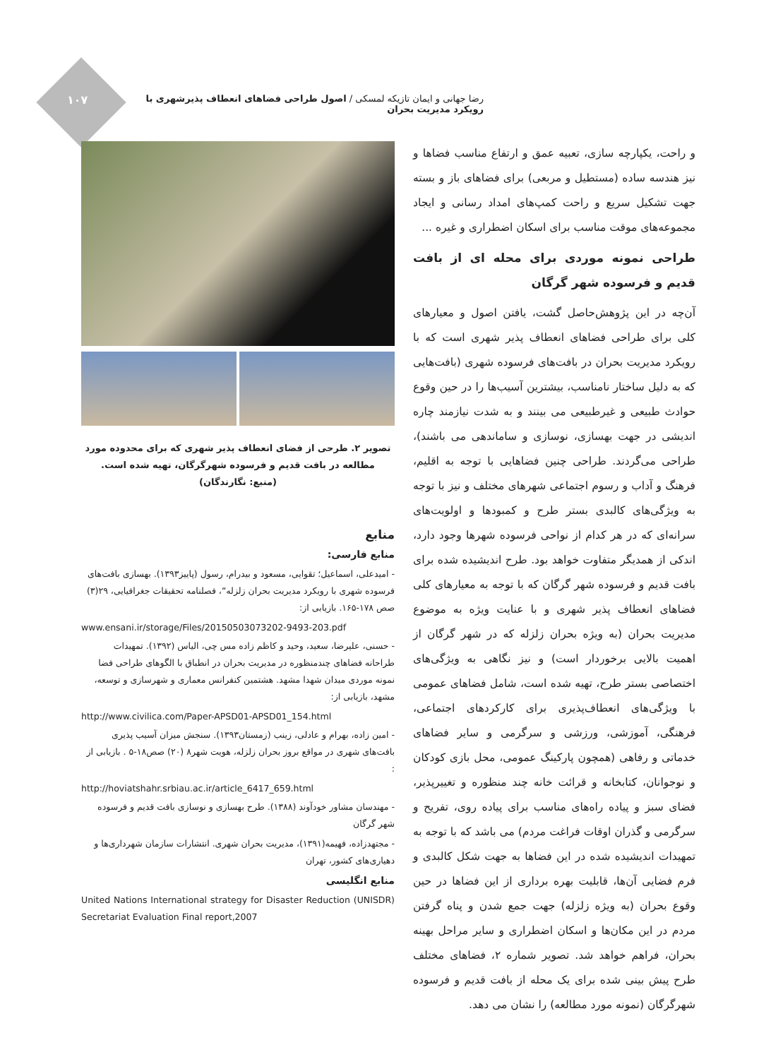۱۰۷
رضا جهانی و ایمان تازیکه لمسکی / اصول طراحی فضاهای انعطاف پذیرشهری با رویکرد مدیریت بحران
و راحت، یکپارچه سازی، تعبیه عمق و ارتفاع مناسب فضاها و نیز هندسه ساده (مستطیل و مربعی) برای فضاهای باز و بسته جهت تشکیل سریع و راحت کمپ‌های امداد رسانی و ایجاد مجموعه‌های موقت مناسب برای اسکان اضطراری و غیره ...
طراحی نمونه موردی برای محله ای از بافت قدیم و فرسوده شهر گرگان
آن‌چه در این پژوهش‌حاصل گشت، یافتن اصول و معیارهای کلی برای طراحی فضاهای انعطاف پذیر شهری است که با رویکرد مدیریت بحران در بافت‌های فرسوده شهری (بافت‌هایی که به دلیل ساختار نامناسب، بیشترین آسیب‌ها را در حین وقوع حوادث طبیعی و غیرطبیعی می بینند و به شدت نیازمند چاره اندیشی در جهت بهسازی، نوسازی و ساماندهی می باشند)، طراحی می‌گردند. طراحی چنین فضاهایی با توجه به اقلیم، فرهنگ و آداب و رسوم اجتماعی شهرهای مختلف و نیز با توجه به ویژگی‌های کالبدی بستر طرح و کمبودها و اولویت‌های سرانه‌ای که در هر کدام از نواحی فرسوده شهرها وجود دارد، اندکی از همدیگر متفاوت خواهد بود. طرح اندیشیده شده برای بافت قدیم و فرسوده شهر گرگان که با توجه به معیارهای کلی فضاهای انعطاف پذیر شهری و با عنایت ویژه به موضوع مدیریت بحران (به ویژه بحران زلزله که در شهر گرگان از اهمیت بالایی برخوردار است) و نیز نگاهی به ویژگی‌های اختصاصی بستر طرح، تهیه شده است، شامل فضاهای عمومی با ویژگی‌های انعطاف‌پذیری برای کارکردهای اجتماعی، فرهنگی، آموزشی، ورزشی و سرگرمی و سایر فضاهای خدماتی و رفاهی (همچون پارکینگ عمومی، محل بازی کودکان و نوجوانان، کتابخانه و قرائت خانه چند منظوره و تغییرپذیر، فضای سبز و پیاده راه‌های مناسب برای پیاده روی، تفریح و سرگرمی و گذران اوقات فراغت مردم) می باشد که با توجه به تمهیدات اندیشیده شده در این فضاها به جهت شکل کالبدی و فرم فضایی آن‌ها، قابلیت بهره برداری از این فضاها در حین وقوع بحران (به ویژه زلزله) جهت جمع شدن و پناه گرفتن مردم در این مکان‌ها و اسکان اضطراری و سایر مراحل بهینه بحران، فراهم خواهد شد. تصویر شماره ۲، فضاهای مختلف طرح پیش بینی شده برای یک محله از بافت قدیم و فرسوده شهرگرگان (نمونه مورد مطالعه) را نشان می دهد.
تصویر ۲. طرحی از فضای انعطاف پذیر شهری که برای محدوده مورد مطالعه در بافت قدیم و فرسوده شهرگرگان، تهیه شده است.
(منبع: نگارندگان)
منابع
منابع فارسی:
- امیدعلی، اسماعیل؛ تقوایی، مسعود و بیدرام، رسول (پاییز۱۳۹۳). بهسازی بافت‌های فرسوده شهری با رویکرد مدیریت بحران زلزله“، فصلنامه تحقیقات جغرافیایی، ۲۹(۳) صص ۱۷۸-۱۶۵. بازیابی از:
www.ensani.ir/storage/Files/20150503073202-9493-203.pdf
- حسنی، علیرضا، سعید، وحید و کاظم زاده مس چی، الیاس (۱۳۹۲). تمهیدات طراحانه فضاهای چندمنظوره در مدیریت بحران در انطباق با الگوهای طراحی فضا نمونه موردی میدان شهدا مشهد. هشتمین کنفرانس معماری و شهرسازی و توسعه، مشهد، بازیابی از:
http://www.civilica.com/Paper-APSD01-APSD01_154.html
- امین زاده، بهرام و عادلی، زینب (زمستان۱۳۹۳). سنجش میزان آسیب پذیری بافت‌های شهری در مواقع بروز بحران زلزله، هویت شهر۸ (۲۰) صص۱۸-۵ . بازیابی از :
http://hoviatshahr.srbiau.ac.ir/article_6417_659.html
- مهندسان مشاور خودآوند (۱۳۸۸). طرح بهسازی و نوسازی بافت قدیم و فرسوده شهر گرگان
- مجتهدزاده، فهیمه(۱۳۹۱)، مدیریت بحران شهری. انتشارات سازمان شهرداری‌ها و دهیاری‌های کشور، تهران
منابع انگلیسی
United Nations International strategy for Disaster Reduction (UNISDR) Secretariat Evaluation Final report,2007